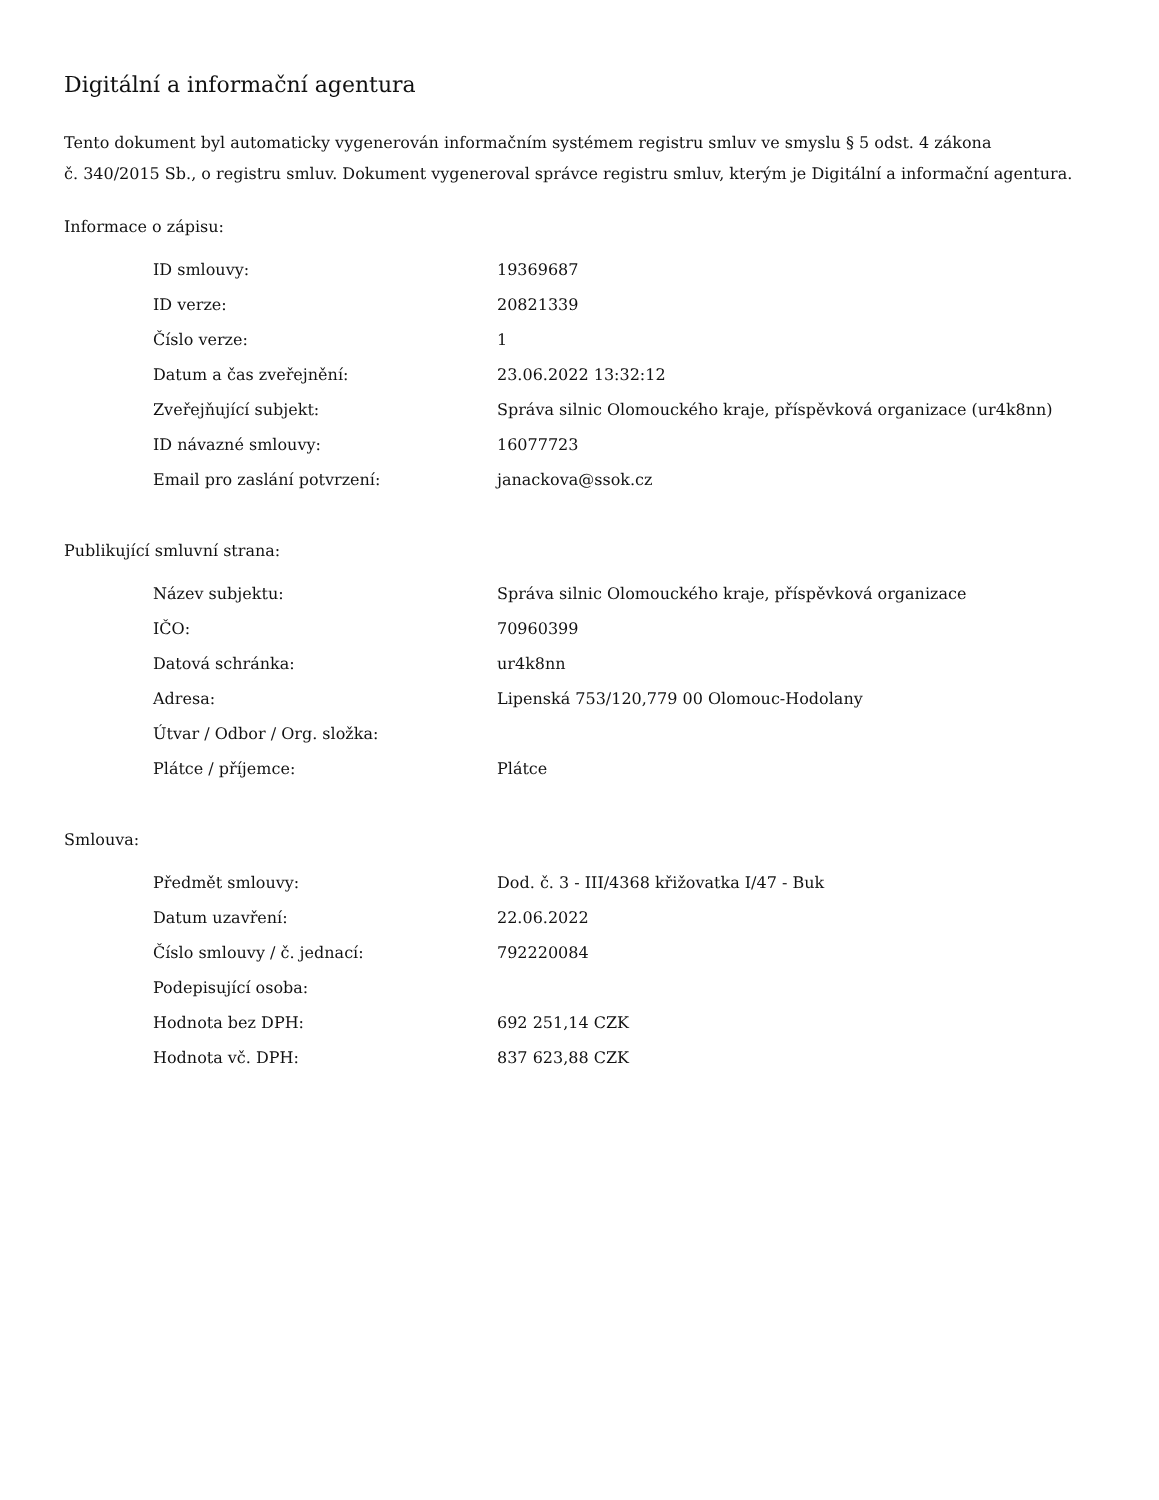Digitální a informační agentura
Tento dokument byl automaticky vygenerován informačním systémem registru smluv ve smyslu § 5 odst. 4 zákona
č. 340/2015 Sb., o registru smluv. Dokument vygeneroval správce registru smluv, kterým je Digitální a informační agentura.
Informace o zápisu:
| ID smlouvy: | 19369687 |
| ID verze: | 20821339 |
| Číslo verze: | 1 |
| Datum a čas zveřejnění: | 23.06.2022 13:32:12 |
| Zveřejňující subjekt: | Správa silnic Olomouckého kraje, příspěvková organizace (ur4k8nn) |
| ID návazné smlouvy: | 16077723 |
| Email pro zaslání potvrzení: | janackova@ssok.cz |
Publikující smluvní strana:
| Název subjektu: | Správa silnic Olomouckého kraje, příspěvková organizace |
| IČO: | 70960399 |
| Datová schránka: | ur4k8nn |
| Adresa: | Lipenská 753/120,779 00 Olomouc-Hodolany |
| Útvar / Odbor / Org. složka: | |
| Plátce / příjemce: | Plátce |
Smlouva:
| Předmět smlouvy: | Dod. č. 3 - III/4368 křižovatka I/47 - Buk |
| Datum uzavření: | 22.06.2022 |
| Číslo smlouvy / č. jednací: | 792220084 |
| Podepisující osoba: | |
| Hodnota bez DPH: | 692 251,14 CZK |
| Hodnota vč. DPH: | 837 623,88 CZK |